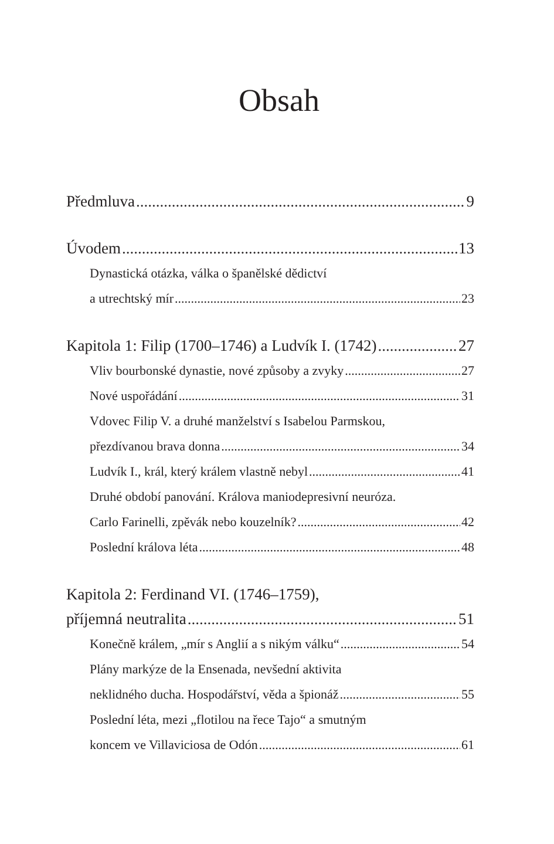Obsah
Předmluva 9
Úvodem 13
Dynastická otázka, válka o španělské dědictví
a utrechtský mír 23
Kapitola 1: Filip (1700–1746) a Ludvík I. (1742) 27
Vliv bourbonské dynastie, nové způsoby a zvyky 27
Nové uspořádání 31
Vdovec Filip V. a druhé manželství s Isabelou Parmskou,
přezdívanou brava donna 34
Ludvík I., král, který králem vlastně nebyl 41
Druhé období panování. Králova maniodepresivní neuróza.
Carlo Farinelli, zpěvák nebo kouzelník? 42
Poslední králova léta 48
Kapitola 2: Ferdinand VI. (1746–1759),
příjemná neutralita 51
Konečně králem, „mír s Anglií a s nikým válku“ 54
Plány markýze de la Ensenada, nevšední aktivita
neklidného ducha. Hospodářství, věda a špionáž 55
Poslední léta, mezi „flotilou na řece Tajo“ a smutným
koncem ve Villaviciosa de Odón 61